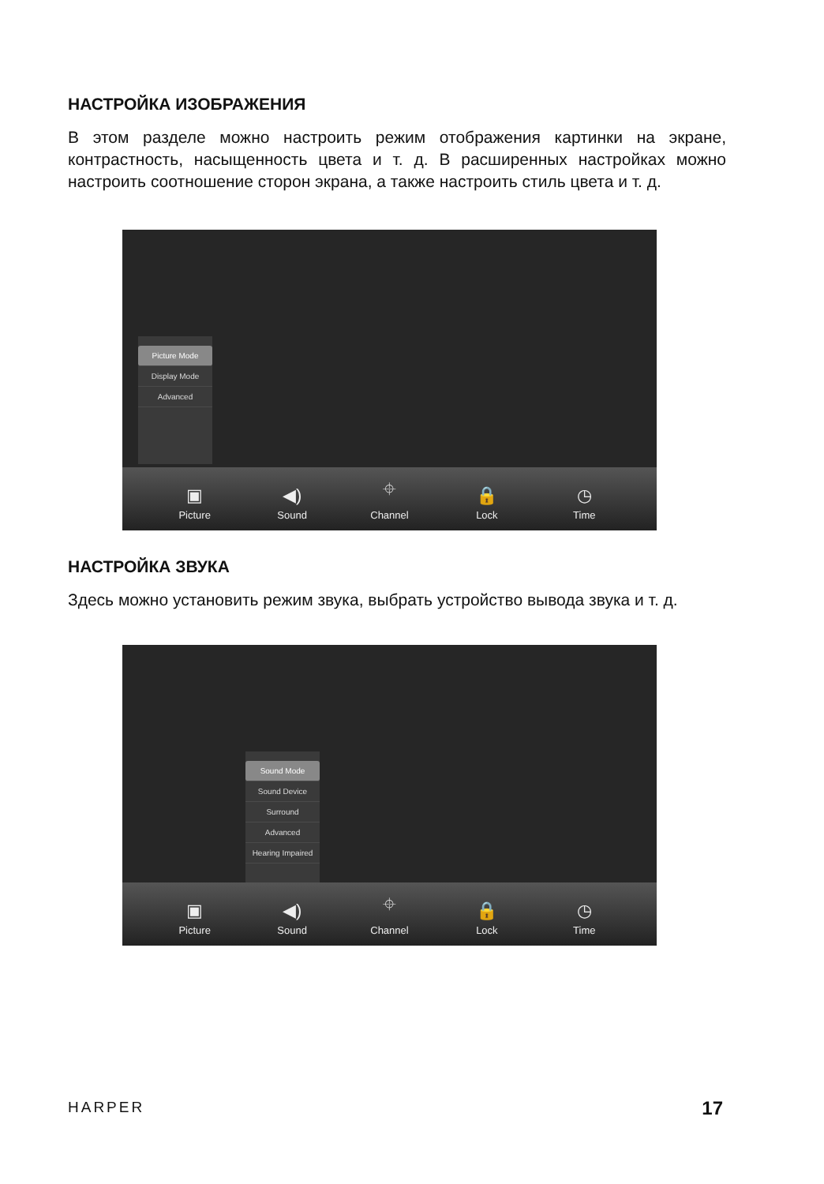НАСТРОЙКА ИЗОБРАЖЕНИЯ
В этом разделе можно настроить режим отображения картинки на экране, контрастность, насыщенность цвета и т. д. В расширенных настройках можно настроить соотношение сторон экрана, а также настроить стиль цвета и т. д.
Picture Mode
Display Mode
Advanced
▣
Picture ◀)
Sound ⌖
Channel 🔒
Lock ◷
Time
НАСТРОЙКА ЗВУКА
Здесь можно установить режим звука, выбрать устройство вывода звука и т. д.
Sound Mode
Sound Device
Surround
Advanced
Hearing Impaired
▣
Picture ◀)
Sound ⌖
Channel 🔒
Lock ◷
Time
HARPER 17